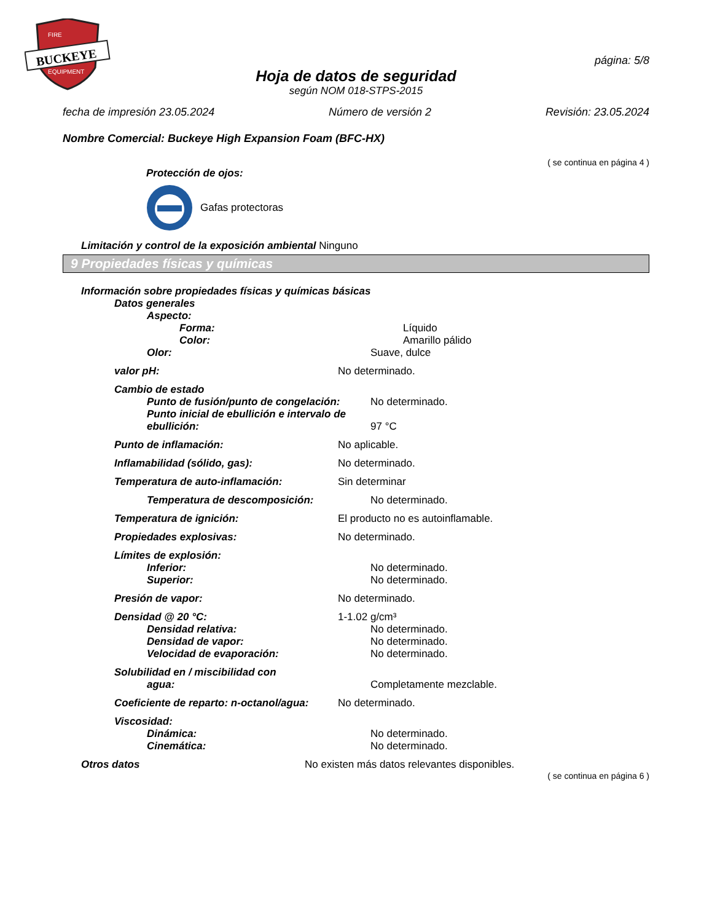BUCKEYE
FIRE
EQUIPMENT
página: 5/8
Hoja de datos de seguridad
según NOM 018-STPS-2015
fecha de impresión 23.05.2024 Número de versión 2 Revisión: 23.05.2024
Nombre Comercial: Buckeye High Expansion Foam (BFC-HX)
( se continua en página 4 )
Protección de ojos:
Gafas protectoras
Limitación y control de la exposición ambiental Ninguno
9 Propiedades físicas y químicas
Información sobre propiedades físicas y químicas básicas
Datos generales
Aspecto:
Forma: Líquido
Color: Amarillo pálido
Olor: Suave, dulce
valor pH: No determinado.
Cambio de estado
Punto de fusión/punto de congelación: No determinado.
Punto inicial de ebullición e intervalo de
ebullición: 97 °C
Punto de inflamación: No aplicable.
Inflamabilidad (sólido, gas): No determinado.
Temperatura de auto-inflamación: Sin determinar
Temperatura de descomposición: No determinado.
Temperatura de ignición: El producto no es autoinflamable.
Propiedades explosivas: No determinado.
Límites de explosión:
Inferior: No determinado.
Superior: No determinado.
Presión de vapor: No determinado.
Densidad @ 20 °C: 1-1.02 g/cm³
Densidad relativa: No determinado.
Densidad de vapor: No determinado.
Velocidad de evaporación: No determinado.
Solubilidad en / miscibilidad con
agua: Completamente mezclable.
Coeficiente de reparto: n-octanol/agua: No determinado.
Viscosidad:
Dinámica: No determinado.
Cinemática: No determinado.
Otros datos No existen más datos relevantes disponibles.
( se continua en página 6 )